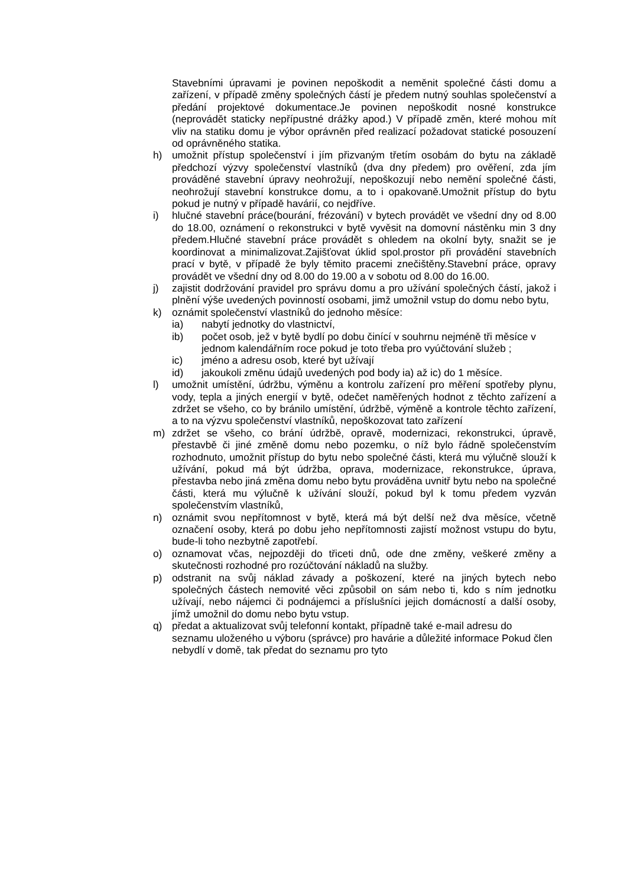Stavebními úpravami je povinen nepoškodit a neměnit společné části domu a zařízení, v případě změny společných částí je předem nutný souhlas společenství a předání projektové dokumentace.Je povinen nepoškodit nosné konstrukce (neprovádět staticky nepřípustné drážky apod.) V případě změn, které mohou mít vliv na statiku domu je výbor oprávněn před realizací požadovat statické posouzení od oprávněného statika.
h) umožnit přístup společenství i jím přizvaným třetím osobám do bytu na základě předchozí výzvy společenství vlastníků (dva dny předem) pro ověření, zda jím prováděné stavební úpravy neohrožují, nepoškozují nebo nemění společné části, neohrožují stavební konstrukce domu, a to i opakovaně.Umožnit přístup do bytu pokud je nutný v případě havárií, co nejdříve.
i) hlučné stavební práce(bourání, frézování) v bytech provádět ve všední dny od 8.00 do 18.00, oznámení o rekonstrukci v bytě vyvěsit na domovní nástěnku min 3 dny předem.Hlučné stavební práce provádět s ohledem na okolní byty, snažit se je koordinovat a minimalizovat.Zajišťovat úklid spol.prostor při provádění stavebních prací v bytě, v případě že byly těmito pracemi znečištěny.Stavební práce, opravy provádět ve všední dny od 8.00 do 19.00 a v sobotu od 8.00 do 16.00.
j) zajistit dodržování pravidel pro správu domu a pro užívání společných částí, jakož i plnění výše uvedených povinností osobami, jimž umožnil vstup do domu nebo bytu,
k) oznámit společenství vlastníků do jednoho měsíce:
ia) nabytí jednotky do vlastnictví,
ib) počet osob, jež v bytě bydlí po dobu činící v souhrnu nejméně tři měsíce v jednom kalendářním roce pokud je toto třeba pro vyúčtování služeb ;
ic) jméno a adresu osob, které byt užívají
id) jakoukoli změnu údajů uvedených pod body ia) až ic) do 1 měsíce.
l) umožnit umístění, údržbu, výměnu a kontrolu zařízení pro měření spotřeby plynu, vody, tepla a jiných energií v bytě, odečet naměřených hodnot z těchto zařízení a zdržet se všeho, co by bránilo umístění, údržbě, výměně a kontrole těchto zařízení, a to na výzvu společenství vlastníků, nepoškozovat tato zařízení
m) zdržet se všeho, co brání údržbě, opravě, modernizaci, rekonstrukci, úpravě, přestavbě či jiné změně domu nebo pozemku, o níž bylo řádně společenstvím rozhodnuto, umožnit přístup do bytu nebo společné části, která mu výlučně slouží k užívání, pokud má být údržba, oprava, modernizace, rekonstrukce, úprava, přestavba nebo jiná změna domu nebo bytu prováděna uvnitř bytu nebo na společné části, která mu výlučně k užívání slouží, pokud byl k tomu předem vyzván společenstvím vlastníků,
n) oznámit svou nepřítomnost v bytě, která má být delší než dva měsíce, včetně označení osoby, která po dobu jeho nepřítomnosti zajistí možnost vstupu do bytu, bude-li toho nezbytně zapotřebí.
o) oznamovat včas, nejpozději do třiceti dnů, ode dne změny, veškeré změny a skutečnosti rozhodné pro rozúčtování nákladů na služby.
p) odstranit na svůj náklad závady a poškození, které na jiných bytech nebo společných částech nemovité věci způsobil on sám nebo ti, kdo s ním jednotku užívají, nebo nájemci či podnájemci a příslušníci jejich domácností a další osoby, jímž umožnil do domu nebo bytu vstup.
q) předat a aktualizovat svůj telefonní kontakt, případně také e-mail adresu do seznamu uloženého u výboru (správce) pro havárie a důležité informace Pokud člen nebydlí v domě, tak předat do seznamu pro tyto